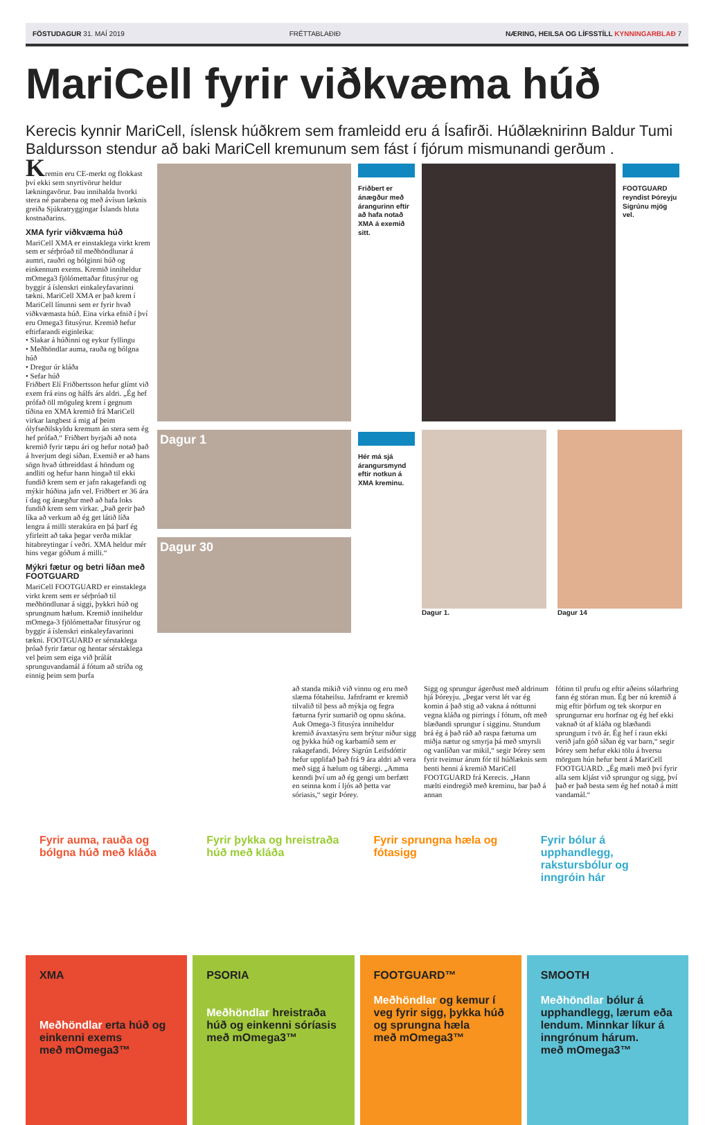FÖSTUDAGUR 31. MAÍ 2019 FRÉTTABLAÐIÐ NÆRING, HEILSA OG LÍFSSTÍLL KYNNINGARBLAÐ 7
MariCell fyrir viðkvæma húð
Kerecis kynnir MariCell, íslensk húðkrem sem framleidd eru á Ísafirði. Húðlæknirinn Baldur Tumi Baldursson stendur að baki MariCell kremunum sem fást í fjórum mismunandi gerðum .
Kremin eru CE-merkt og flokkast því ekki sem snyrtivörur heldur lækningavörur. Þau innihalda hvorki stera né parabena og með ávísun læknis greiða Sjúkratryggingar Íslands hluta kostnaðarins.
XMA fyrir viðkvæma húð
MariCell XMA er einstaklega virkt krem sem er sérþróað til meðhöndlunar á aumri, rauðri og bólginni húð og einkennum exems. Kremið inniheldur mOmega3 fjölómettaðar fitusýrur og byggir á íslenskri einkaleyfavarinni tækni. MariCell XMA er það krem í MariCell línunni sem er fyrir hvað viðkvæmasta húð. Eina virka efnið í því eru Omega3 fitusýrur. Kremið hefur eftirfarandi eiginleika:
• Slakar á húðinni og eykur fyllingu
• Meðhöndlar auma, rauða og bólgna húð
• Dregur úr kláða
• Sefar húð
Friðbert Elí Friðbertsson hefur glímt við exem frá eins og hálfs árs aldri. „Ég hef prófað öll möguleg krem í gegnum tíðina en XMA kremið frá MariCell virkar langbest á mig af þeim ólyfseðilskyldu kremum án stera sem ég hef prófað.“ Friðbert byrjaði að nota kremið fyrir tæpu ári og hefur notað það á hverjum degi síðan. Exemið er að hans sögn hvað útbreiddast á höndum og andliti og hefur hann hingað til ekki fundið krem sem er jafn rakagefandi og mýkir húðina jafn vel. Friðbert er 36 ára í dag og ánægður með að hafa loks fundið krem sem virkar. „Það gerir það líka að verkum að ég get látið líða lengra á milli sterakúra en þá þarf ég yfirleitt að taka þegar verða miklar hitabreytingar í veðri. XMA heldur mér hins vegar góðum á milli.“
Mýkri fætur og betri líðan með FOOTGUARD
MariCell FOOTGUARD er einstaklega virkt krem sem er sérþróað til meðhöndlunar á siggi, þykkri húð og sprungnum hælum. Kremið inniheldur mOmega-3 fjölómettaðar fitusýrur og byggir á íslenskri einkaleyfavarinni tækni. FOOTGUARD er sérstaklega þróað fyrir fætur og hentar sérstaklega vel þeim sem eiga við þrálát sprunguvandamál á fótum að stríða og einnig þeim sem þurfa
Dagur 1
Dagur 30
Friðbert er ánægður með árangurinn eftir að hafa notað XMA á exemið sitt.
Hér má sjá árangursmynd eftir notkun á XMA kreminu.
Dagur 1. Dagur 14
FOOTGUARD reyndist Þóreyju Sigrúnu mjög vel.
að standa mikið við vinnu og eru með slæma fótaheilsu. Jafnframt er kremið tilvalið til þess að mýkja og fegra fæturna fyrir sumarið og opnu skóna. Auk Omega-3 fitusýra inniheldur kremið ávaxtasýru sem brýtur niður sigg og þykka húð og karbamíð sem er rakagefandi. Þórey Sigrún Leifsdóttir hefur upplifað það frá 9 ára aldri að vera með sigg á hælum og tábergi. „Amma kenndi því um að ég gengi um berfætt en seinna kom í ljós að þetta var sóriasis,“ segir Þórey.
Sigg og sprungur ágerðust með aldrinum hjá Þóreyju. „Þegar verst lét var ég komin á það stig að vakna á nóttunni vegna kláða og pirrings í fótum, oft með blæðandi sprungur í sigginu. Stundum brá ég á það ráð að raspa fæturna um miðja nætur og smyrja þá með smyrsli og vanlíðan var mikil,“ segir Þórey sem fyrir tveimur árum fór til húðlæknis sem benti henni á kremið MariCell FOOTGUARD frá Kerecis. „Hann mælti eindregið með kreminu, bar það á annan
fótinn til prufu og eftir aðeins sólarhring fann ég stóran mun. Ég ber nú kremið á mig eftir þörfum og tek skorpur en sprungurnar eru horfnar og ég hef ekki vaknað út af kláða og blæðandi sprungum í tvö ár. Ég hef í raun ekki verið jafn góð síðan ég var barn,“ segir Þórey sem hefur ekki tölu á hversu mörgum hún hefur bent á MariCell FOOTGUARD. „Ég mæli með því fyrir alla sem kljást við sprungur og sigg, því það er það besta sem ég hef notað á mitt vandamál.“
Fyrir auma, rauða og bólgna húð með kláða
XMA
Meðhöndlar erta húð og einkenni exems
með mOmega3™
Fyrir þykka og hreistraða húð með kláða
PSORIA
Meðhöndlar hreistraða húð og einkenni sóríasis
með mOmega3™
Fyrir sprungna hæla og fótasigg
FOOTGUARD™
Meðhöndlar og kemur í veg fyrir sigg, þykka húð og sprungna hæla
með mOmega3™
Fyrir bólur á upphandlegg, rakstursbólur og inngróin hár
SMOOTH
Meðhöndlar bólur á upphandlegg, lærum eða lendum. Minnkar líkur á inngrónum hárum.
með mOmega3™